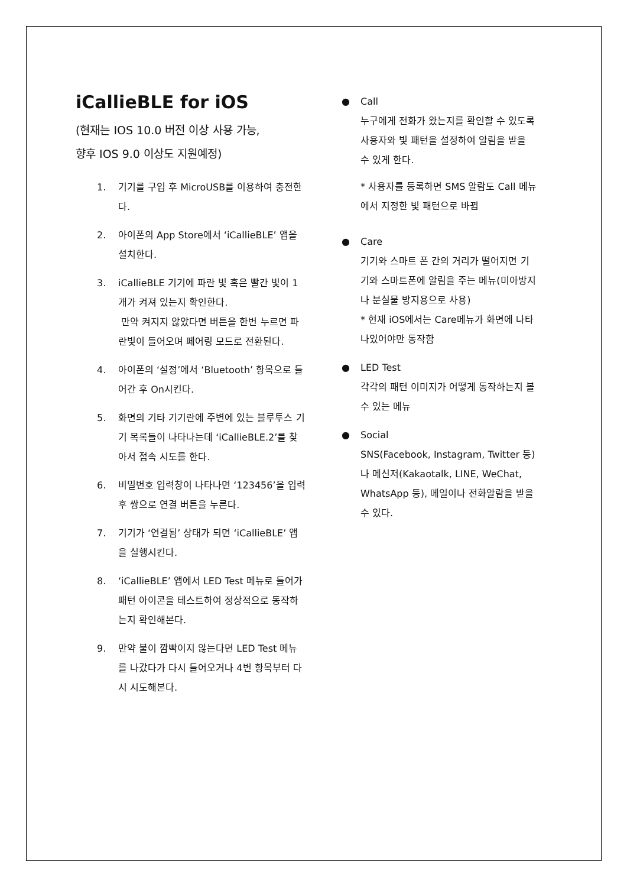iCallieBLE for iOS
(현재는 IOS 10.0 버전 이상 사용 가능,
향후 IOS 9.0 이상도 지원예정)
1. 기기를 구입 후 MicroUSB를 이용하여 충전한다.
2. 아이폰의 App Store에서 ‘iCallieBLE’ 앱을 설치한다.
3. iCallieBLE 기기에 파란 빛 혹은 빨간 빛이 1개가 켜져 있는지 확인한다.
만약 켜지지 않았다면 버튼을 한번 누르면 파란빛이 들어오며 페어링 모드로 전환된다.
4. 아이폰의 ‘설정’에서 ‘Bluetooth’ 항목으로 들어간 후 On시킨다.
5. 화면의 기타 기기란에 주변에 있는 블루투스 기기 목록들이 나타나는데 ‘iCallieBLE.2’를 찾아서 접속 시도를 한다.
6. 비밀번호 입력창이 나타나면 ‘123456’을 입력 후 쌍으로 연결 버튼을 누른다.
7. 기기가 ‘연결됨’ 상태가 되면 ‘iCallieBLE’ 앱을 실행시킨다.
8. ‘iCallieBLE’ 앱에서 LED Test 메뉴로 들어가 패턴 아이콘을 테스트하여 정상적으로 동작하는지 확인해본다.
9. 만약 불이 깜빡이지 않는다면 LED Test 메뉴를 나갔다가 다시 들어오거나 4번 항목부터 다시 시도해본다.
● Call
누구에게 전화가 왔는지를 확인할 수 있도록 사용자와 빛 패턴을 설정하여 알림을 받을 수 있게 한다.
* 사용자를 등록하면 SMS 알람도 Call 메뉴에서 지정한 빛 패턴으로 바뀜
● Care
기기와 스마트 폰 간의 거리가 떨어지면 기기와 스마트폰에 알림을 주는 메뉴(미아방지나 분실물 방지용으로 사용)
* 현재 iOS에서는 Care메뉴가 화면에 나타나있어야만 동작함
● LED Test
각각의 패턴 이미지가 어떻게 동작하는지 볼 수 있는 메뉴
● Social
SNS(Facebook, Instagram, Twitter 등) 나 메신저(Kakaotalk, LINE, WeChat, WhatsApp 등), 메일이나 전화알람을 받을 수 있다.